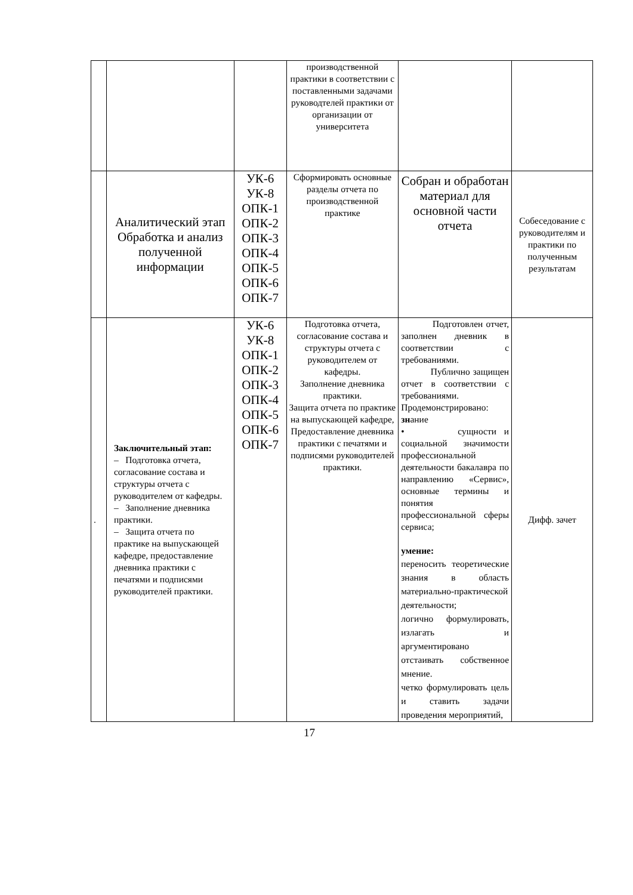| | | | производственной практики в соответствии с поставленными задачами руководтелей практики от организации от университета | | |
| | Аналитический этап Обработка и анализ полученной информации | УК-6 УК-8 ОПК-1 ОПК-2 ОПК-3 ОПК-4 ОПК-5 ОПК-6 ОПК-7 | Сформировать основные разделы отчета по производственной практике | Собран и обработан материал для основной части отчета | Собеседование с руководителям и практики по полученным результатам |
| . | Заключительный этап: – Подготовка отчета, согласование состава и структуры отчета с руководителем от кафедры. – Заполнение дневника практики. – Защита отчета по практике на выпускающей кафедре, предоставление дневника практики с печатями и подписями руководителей практики. | УК-6 УК-8 ОПК-1 ОПК-2 ОПК-3 ОПК-4 ОПК-5 ОПК-6 ОПК-7 | Подготовка отчета, согласование состава и структуры отчета с руководителем от кафедры. Заполнение дневника практики. Защита отчета по практике на выпускающей кафедре, Предоставление дневника практики с печатями и подписями руководителей практики. | Подготовлен отчет, заполнен дневник в соответствии с требованиями. Публично защищен отчет в соответствии с требованиями. Продемонстрировано: зн ание • сущности и социальной значимости профессиональной деятельности бакалавра по направлению «Сервис», основные термины и понятия профессиональной сферы сервиса; умение: переносить теоретические знания в область материально-практической деятельности; логично формулировать, излагать и аргументировано отстаивать собственное мнение. четко формулировать цель и ставить задачи проведения мероприятий, | Дифф. зачет |
17